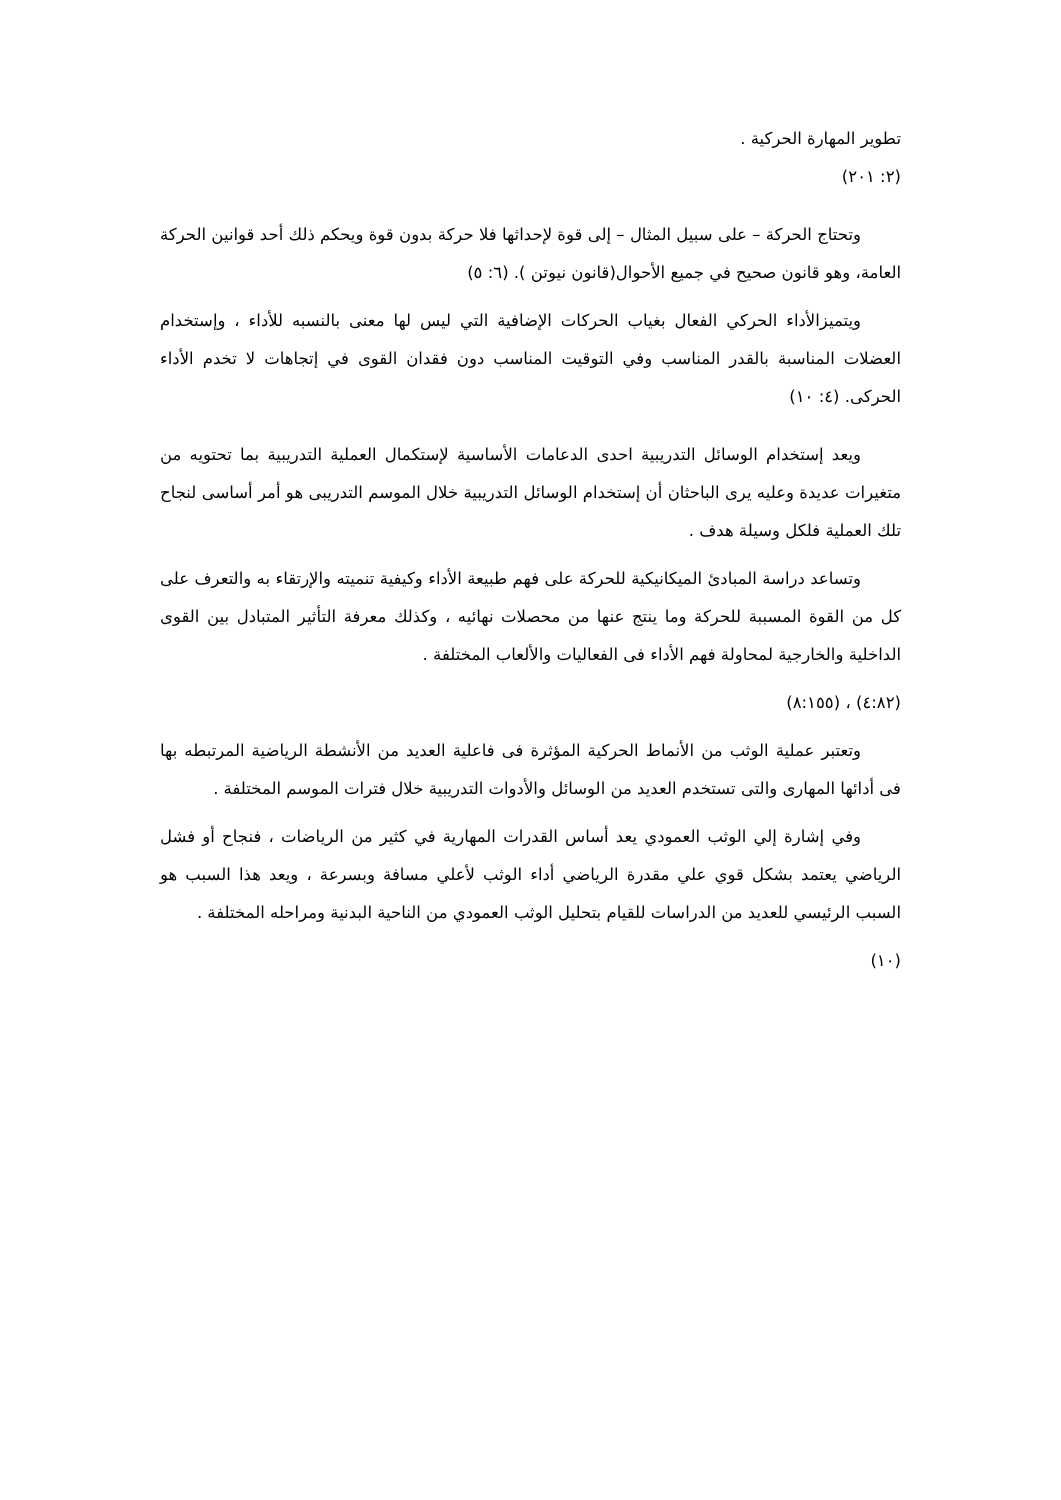تطوير المهارة الحركية .
(٢: ٢٠١)
وتحتاج الحركة – على سبيل المثال – إلى قوة لإحداثها فلا حركة بدون قوة ويحكم ذلك أحد قوانين الحركة العامة، وهو قانون صحيح في جميع الأحوال(قانون نيوتن ). (٦: ٥)
ويتميزالأداء الحركي الفعال بغياب الحركات الإضافية التي ليس لها معنى بالنسبه للأداء ، وإستخدام العضلات المناسبة بالقدر المناسب وفي التوقيت المناسب دون فقدان القوى في إتجاهات لا تخدم الأداء الحركى. (٤: ١٠)
ويعد إستخدام الوسائل التدريبية احدى الدعامات الأساسية لإستكمال العملية التدريبية بما تحتويه من متغيرات عديدة وعليه يرى الباحثان أن إستخدام الوسائل التدريبية خلال الموسم التدريبى هو أمر أساسى لنجاح تلك العملية فلكل وسيلة هدف .
وتساعد دراسة المبادئ الميكانيكية للحركة على فهم طبيعة الأداء وكيفية تنميته والإرتقاء به والتعرف على كل من القوة المسببة للحركة وما ينتج عنها من محصلات نهائيه ، وكذلك معرفة التأثير المتبادل بين القوى الداخلية والخارجية لمحاولة فهم الأداء فى الفعاليات والألعاب المختلفة .
(٤:٨٢) ، (٨:١٥٥)
وتعتبر عملية الوثب من الأنماط الحركية المؤثرة فى فاعلية العديد من الأنشطة الرياضية المرتبطه بها فى أدائها المهارى والتى تستخدم العديد من الوسائل والأدوات التدريبية خلال فترات الموسم المختلفة .
وفي إشارة إلي الوثب العمودي يعد أساس القدرات المهارية في كثير من الرياضات ، فنجاح أو فشل الرياضي يعتمد بشكل قوي علي مقدرة الرياضي أداء الوثب لأعلي مسافة وبسرعة ، ويعد هذا السبب هو السبب الرئيسي للعديد من الدراسات للقيام بتحليل الوثب العمودي من الناحية البدنية ومراحله المختلفة .
(١٠)